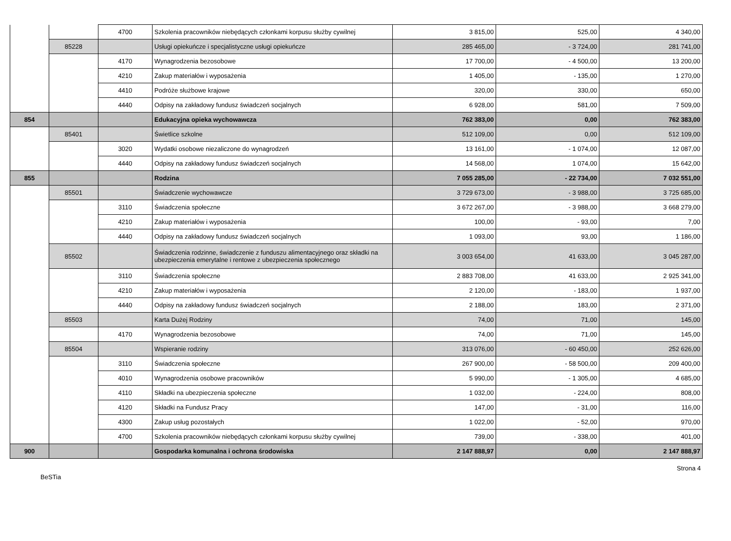| | | 4700 | Szkolenia pracowników niebędących członkami korpusu służby cywilnej | 3 815,00 | 525,00 | 4 340,00 |
| | 85228 | | Usługi opiekuńcze i specjalistyczne usługi opiekuńcze | 285 465,00 | - 3 724,00 | 281 741,00 |
| | | 4170 | Wynagrodzenia bezosobowe | 17 700,00 | - 4 500,00 | 13 200,00 |
| | | 4210 | Zakup materiałów i wyposażenia | 1 405,00 | - 135,00 | 1 270,00 |
| | | 4410 | Podróże służbowe krajowe | 320,00 | 330,00 | 650,00 |
| | | 4440 | Odpisy na zakładowy fundusz świadczeń socjalnych | 6 928,00 | 581,00 | 7 509,00 |
| 854 | | | Edukacyjna opieka wychowawcza | 762 383,00 | 0,00 | 762 383,00 |
| | 85401 | | Świetlice szkolne | 512 109,00 | 0,00 | 512 109,00 |
| | | 3020 | Wydatki osobowe niezaliczone do wynagrodzeń | 13 161,00 | - 1 074,00 | 12 087,00 |
| | | 4440 | Odpisy na zakładowy fundusz świadczeń socjalnych | 14 568,00 | 1 074,00 | 15 642,00 |
| 855 | | | Rodzina | 7 055 285,00 | - 22 734,00 | 7 032 551,00 |
| | 85501 | | Świadczenie wychowawcze | 3 729 673,00 | - 3 988,00 | 3 725 685,00 |
| | | 3110 | Świadczenia społeczne | 3 672 267,00 | - 3 988,00 | 3 668 279,00 |
| | | 4210 | Zakup materiałów i wyposażenia | 100,00 | - 93,00 | 7,00 |
| | | 4440 | Odpisy na zakładowy fundusz świadczeń socjalnych | 1 093,00 | 93,00 | 1 186,00 |
| | 85502 | | Świadczenia rodzinne, świadczenie z funduszu alimentacyjnego oraz składki na ubezpieczenia emerytalne i rentowe z ubezpieczenia społecznego | 3 003 654,00 | 41 633,00 | 3 045 287,00 |
| | | 3110 | Świadczenia społeczne | 2 883 708,00 | 41 633,00 | 2 925 341,00 |
| | | 4210 | Zakup materiałów i wyposażenia | 2 120,00 | - 183,00 | 1 937,00 |
| | | 4440 | Odpisy na zakładowy fundusz świadczeń socjalnych | 2 188,00 | 183,00 | 2 371,00 |
| | 85503 | | Karta Dużej Rodziny | 74,00 | 71,00 | 145,00 |
| | | 4170 | Wynagrodzenia bezosobowe | 74,00 | 71,00 | 145,00 |
| | 85504 | | Wspieranie rodziny | 313 076,00 | - 60 450,00 | 252 626,00 |
| | | 3110 | Świadczenia społeczne | 267 900,00 | - 58 500,00 | 209 400,00 |
| | | 4010 | Wynagrodzenia osobowe pracowników | 5 990,00 | - 1 305,00 | 4 685,00 |
| | | 4110 | Składki na ubezpieczenia społeczne | 1 032,00 | - 224,00 | 808,00 |
| | | 4120 | Składki na Fundusz Pracy | 147,00 | - 31,00 | 116,00 |
| | | 4300 | Zakup usług pozostałych | 1 022,00 | - 52,00 | 970,00 |
| | | 4700 | Szkolenia pracowników niebędących członkami korpusu służby cywilnej | 739,00 | - 338,00 | 401,00 |
| 900 | | | Gospodarka komunalna i ochrona środowiska | 2 147 888,97 | 0,00 | 2 147 888,97 |
BeSTia Strona 4